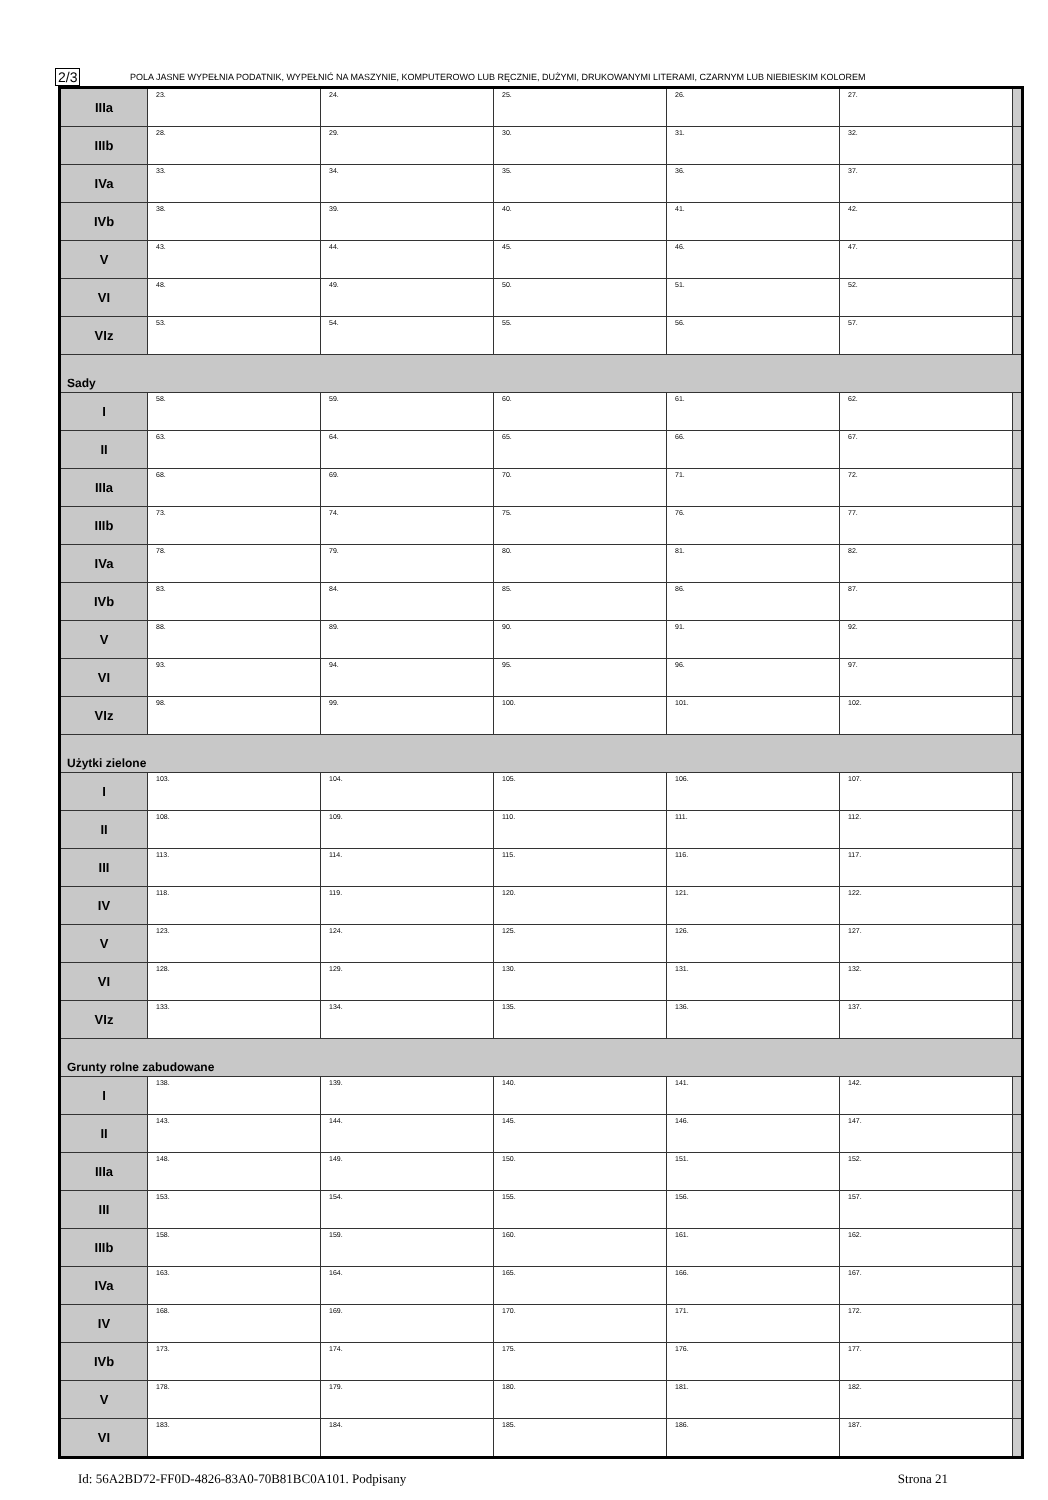2/3
POLA JASNE WYPEŁNIA PODATNIK, WYPEŁNIĆ NA MASZYNIE, KOMPUTEROWO LUB RĘCZNIE, DUŻYMI, DRUKOWANYMI LITERAMI, CZARNYM LUB NIEBIESKIM KOLOREM
| IIIa | 23. | 24. | 25. | 26. | 27. | |
| IIIb | 28. | 29. | 30. | 31. | 32. | |
| IVa | 33. | 34. | 35. | 36. | 37. | |
| IVb | 38. | 39. | 40. | 41. | 42. | |
| V | 43. | 44. | 45. | 46. | 47. | |
| VI | 48. | 49. | 50. | 51. | 52. | |
| VIz | 53. | 54. | 55. | 56. | 57. | |
| Sady | | | | | | |
| I | 58. | 59. | 60. | 61. | 62. | |
| II | 63. | 64. | 65. | 66. | 67. | |
| IIIa | 68. | 69. | 70. | 71. | 72. | |
| IIIb | 73. | 74. | 75. | 76. | 77. | |
| IVa | 78. | 79. | 80. | 81. | 82. | |
| IVb | 83. | 84. | 85. | 86. | 87. | |
| V | 88. | 89. | 90. | 91. | 92. | |
| VI | 93. | 94. | 95. | 96. | 97. | |
| VIz | 98. | 99. | 100. | 101. | 102. | |
| Użytki zielone | | | | | | |
| I | 103. | 104. | 105. | 106. | 107. | |
| II | 108. | 109. | 110. | 111. | 112. | |
| III | 113. | 114. | 115. | 116. | 117. | |
| IV | 118. | 119. | 120. | 121. | 122. | |
| V | 123. | 124. | 125. | 126. | 127. | |
| VI | 128. | 129. | 130. | 131. | 132. | |
| VIz | 133. | 134. | 135. | 136. | 137. | |
| Grunty rolne zabudowane | | | | | | |
| I | 138. | 139. | 140. | 141. | 142. | |
| II | 143. | 144. | 145. | 146. | 147. | |
| IIIa | 148. | 149. | 150. | 151. | 152. | |
| III | 153. | 154. | 155. | 156. | 157. | |
| IIIb | 158. | 159. | 160. | 161. | 162. | |
| IVa | 163. | 164. | 165. | 166. | 167. | |
| IV | 168. | 169. | 170. | 171. | 172. | |
| IVb | 173. | 174. | 175. | 176. | 177. | |
| V | 178. | 179. | 180. | 181. | 182. | |
| VI | 183. | 184. | 185. | 186. | 187. | |
Id: 56A2BD72-FF0D-4826-83A0-70B81BC0A101. Podpisany Strona 21